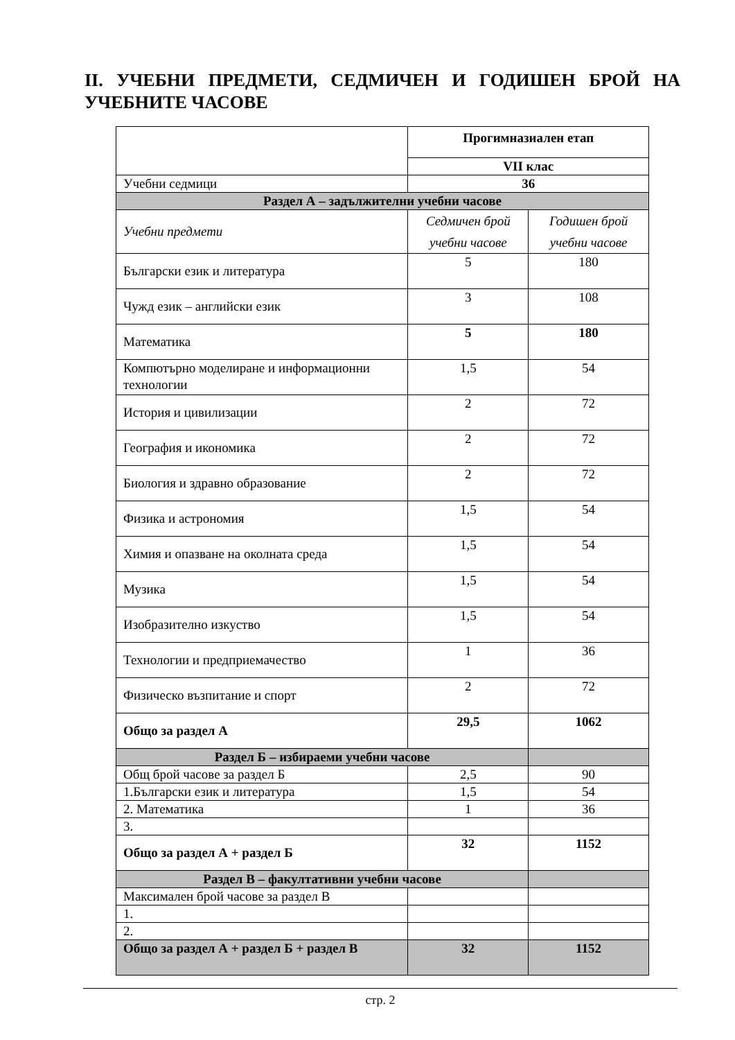II. УЧЕБНИ ПРЕДМЕТИ, СЕДМИЧЕН И ГОДИШЕН БРОЙ НА УЧЕБНИТЕ ЧАСОВЕ
| | Прогимназиален етап | |
| | VII клас | |
| Учебни седмици | 36 | |
| Раздел А – задължителни учебни часове | | |
| Учебни предмети | Седмичен брой учебни часове | Годишен брой учебни часове |
| Български език и литература | 5 | 180 |
| Чужд език – английски език | 3 | 108 |
| Математика | 5 | 180 |
| Компютърно моделиране и информационни технологии | 1,5 | 54 |
| История и цивилизации | 2 | 72 |
| География и икономика | 2 | 72 |
| Биология и здравно образование | 2 | 72 |
| Физика и астрономия | 1,5 | 54 |
| Химия и опазване на околната среда | 1,5 | 54 |
| Музика | 1,5 | 54 |
| Изобразително изкуство | 1,5 | 54 |
| Технологии и предприемачество | 1 | 36 |
| Физическо възпитание и спорт | 2 | 72 |
| Общо за раздел А | 29,5 | 1062 |
| Раздел Б – избираеми учебни часове | | |
| Общ брой часове за раздел Б | 2,5 | 90 |
| 1.Български език и литература | 1,5 | 54 |
| 2. Математика | 1 | 36 |
| 3. | | |
| Общо за раздел А + раздел Б | 32 | 1152 |
| Раздел В – факултативни учебни часове | | |
| Максимален брой часове за раздел В | | |
| 1. | | |
| 2. | | |
| Общо за раздел А + раздел Б + раздел В | 32 | 1152 |
стр. 2